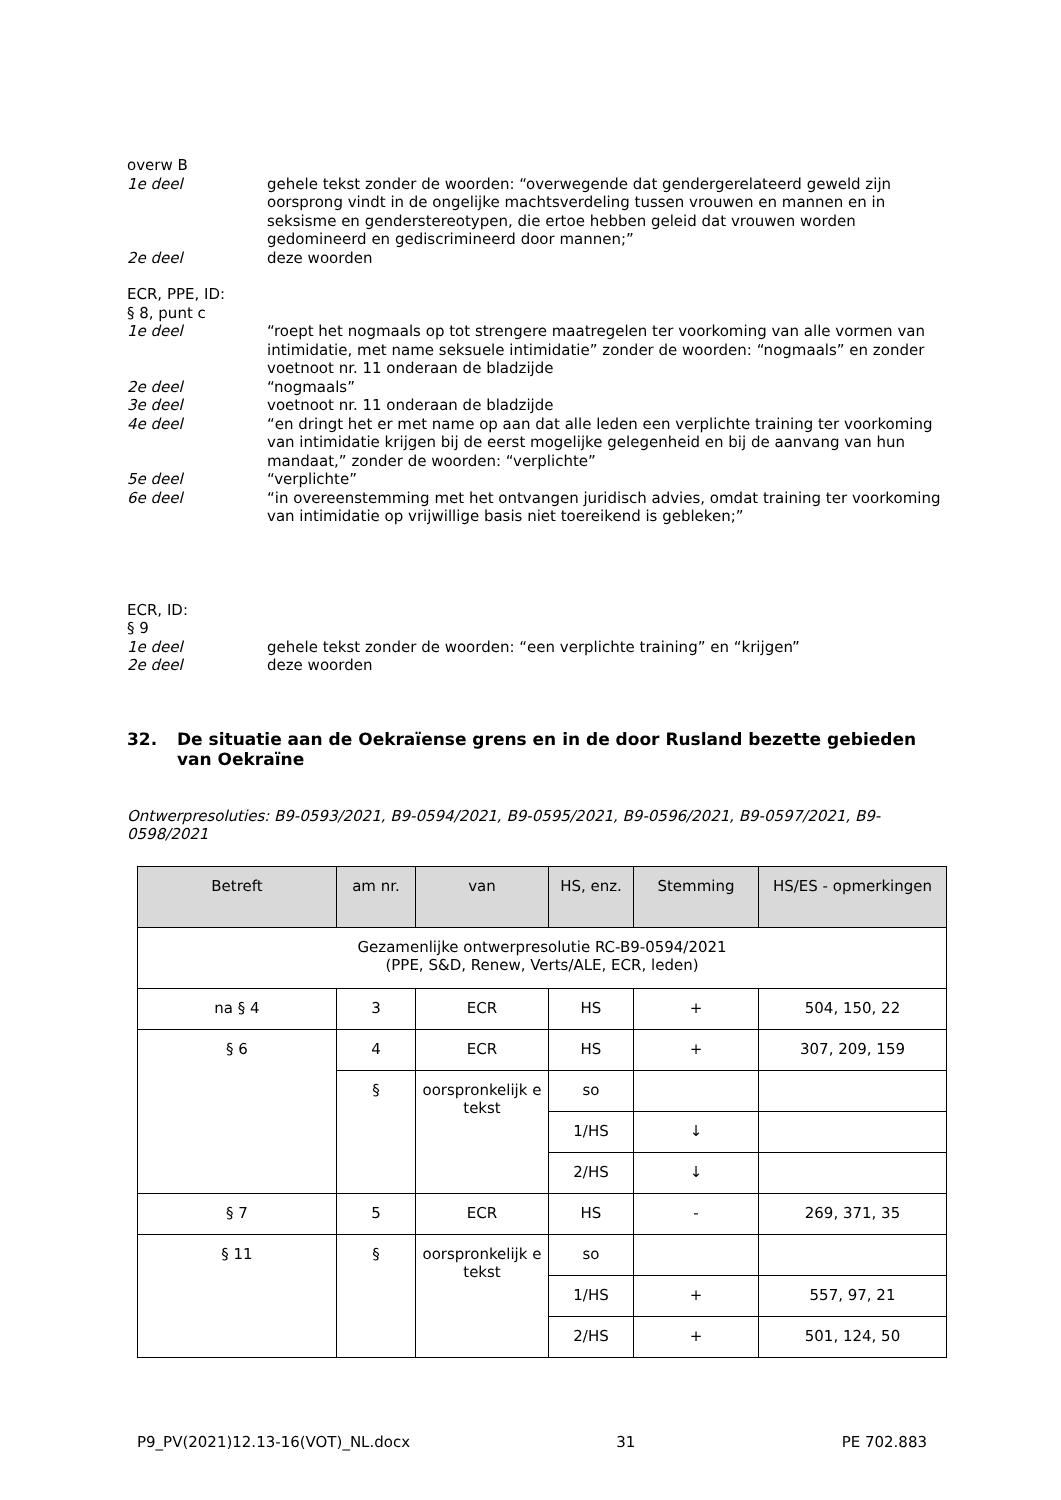overw B
1e deel gehele tekst zonder de woorden: “overwegende dat gendergerelateerd geweld zijn oorsprong vindt in de ongelijke machtsverdeling tussen vrouwen en mannen en in seksisme en genderstereotypen, die ertoe hebben geleid dat vrouwen worden gedomineerd en gediscrimineerd door mannen;”
2e deel deze woorden
ECR, PPE, ID:
§ 8, punt c
1e deel “roept het nogmaals op tot strengere maatregelen ter voorkoming van alle vormen van intimidatie, met name seksuele intimidatie” zonder de woorden: “nogmaals” en zonder voetnoot nr. 11 onderaan de bladzijde
2e deel “nogmaals”
3e deel voetnoot nr. 11 onderaan de bladzijde
4e deel “en dringt het er met name op aan dat alle leden een verplichte training ter voorkoming van intimidatie krijgen bij de eerst mogelijke gelegenheid en bij de aanvang van hun mandaat,” zonder de woorden: “verplichte”
5e deel “verplichte”
6e deel “in overeenstemming met het ontvangen juridisch advies, omdat training ter voorkoming van intimidatie op vrijwillige basis niet toereikend is gebleken;”
ECR, ID:
§ 9
1e deel gehele tekst zonder de woorden: “een verplichte training” en “krijgen”
2e deel deze woorden
32. De situatie aan de Oekraïense grens en in de door Rusland bezette gebieden van Oekraïne
Ontwerpresoluties: B9-0593/2021, B9-0594/2021, B9-0595/2021, B9-0596/2021, B9-0597/2021, B9-0598/2021
| Betreft | am nr. | van | HS, enz. | Stemming | HS/ES - opmerkingen |
| --- | --- | --- | --- | --- | --- |
| Gezamenlijke ontwerpresolutie RC-B9-0594/2021 (PPE, S&D, Renew, Verts/ALE, ECR, leden) | | | | | |
| na § 4 | 3 | ECR | HS | + | 504, 150, 22 |
| § 6 | 4 | ECR | HS | + | 307, 209, 159 |
| | § | oorspronkelijk e tekst | so | | |
| | | | 1/HS | ↓ | |
| | | | 2/HS | ↓ | |
| § 7 | 5 | ECR | HS | - | 269, 371, 35 |
| § 11 | § | oorspronkelijk e tekst | so | | |
| | | | 1/HS | + | 557, 97, 21 |
| | | | 2/HS | + | 501, 124, 50 |
P9_PV(2021)12.13-16(VOT)_NL.docx 31 PE 702.883